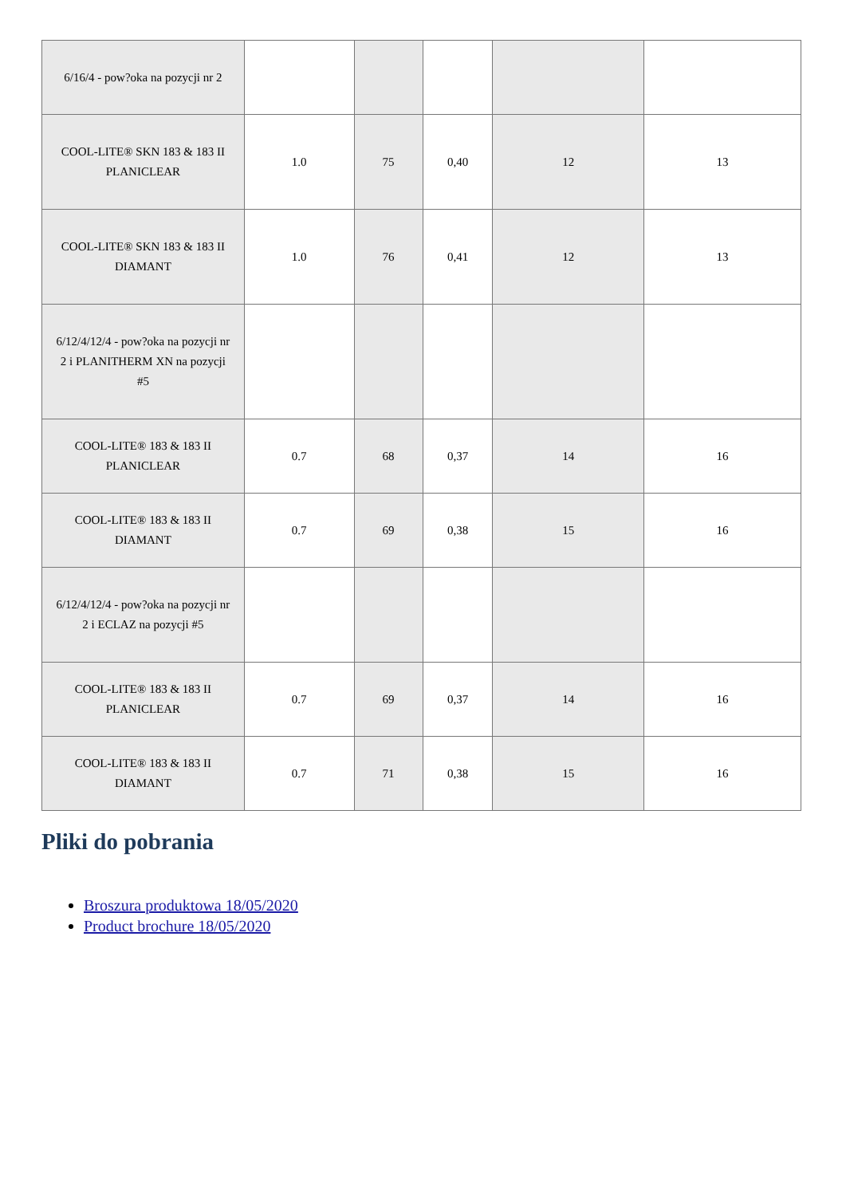| 6/16/4 - pow?oka na pozycji nr 2 | | | | | |
| COOL-LITE® SKN 183 & 183 II PLANICLEAR | 1.0 | 75 | 0,40 | 12 | 13 |
| COOL-LITE® SKN 183 & 183 II DIAMANT | 1.0 | 76 | 0,41 | 12 | 13 |
| 6/12/4/12/4 - pow?oka na pozycji nr 2 i PLANITHERM XN na pozycji #5 | | | | | |
| COOL-LITE® 183 & 183 II PLANICLEAR | 0.7 | 68 | 0,37 | 14 | 16 |
| COOL-LITE® 183 & 183 II DIAMANT | 0.7 | 69 | 0,38 | 15 | 16 |
| 6/12/4/12/4 - pow?oka na pozycji nr 2 i ECLAZ na pozycji #5 | | | | | |
| COOL-LITE® 183 & 183 II PLANICLEAR | 0.7 | 69 | 0,37 | 14 | 16 |
| COOL-LITE® 183 & 183 II DIAMANT | 0.7 | 71 | 0,38 | 15 | 16 |
Pliki do pobrania
Broszura produktowa 18/05/2020
Product brochure 18/05/2020